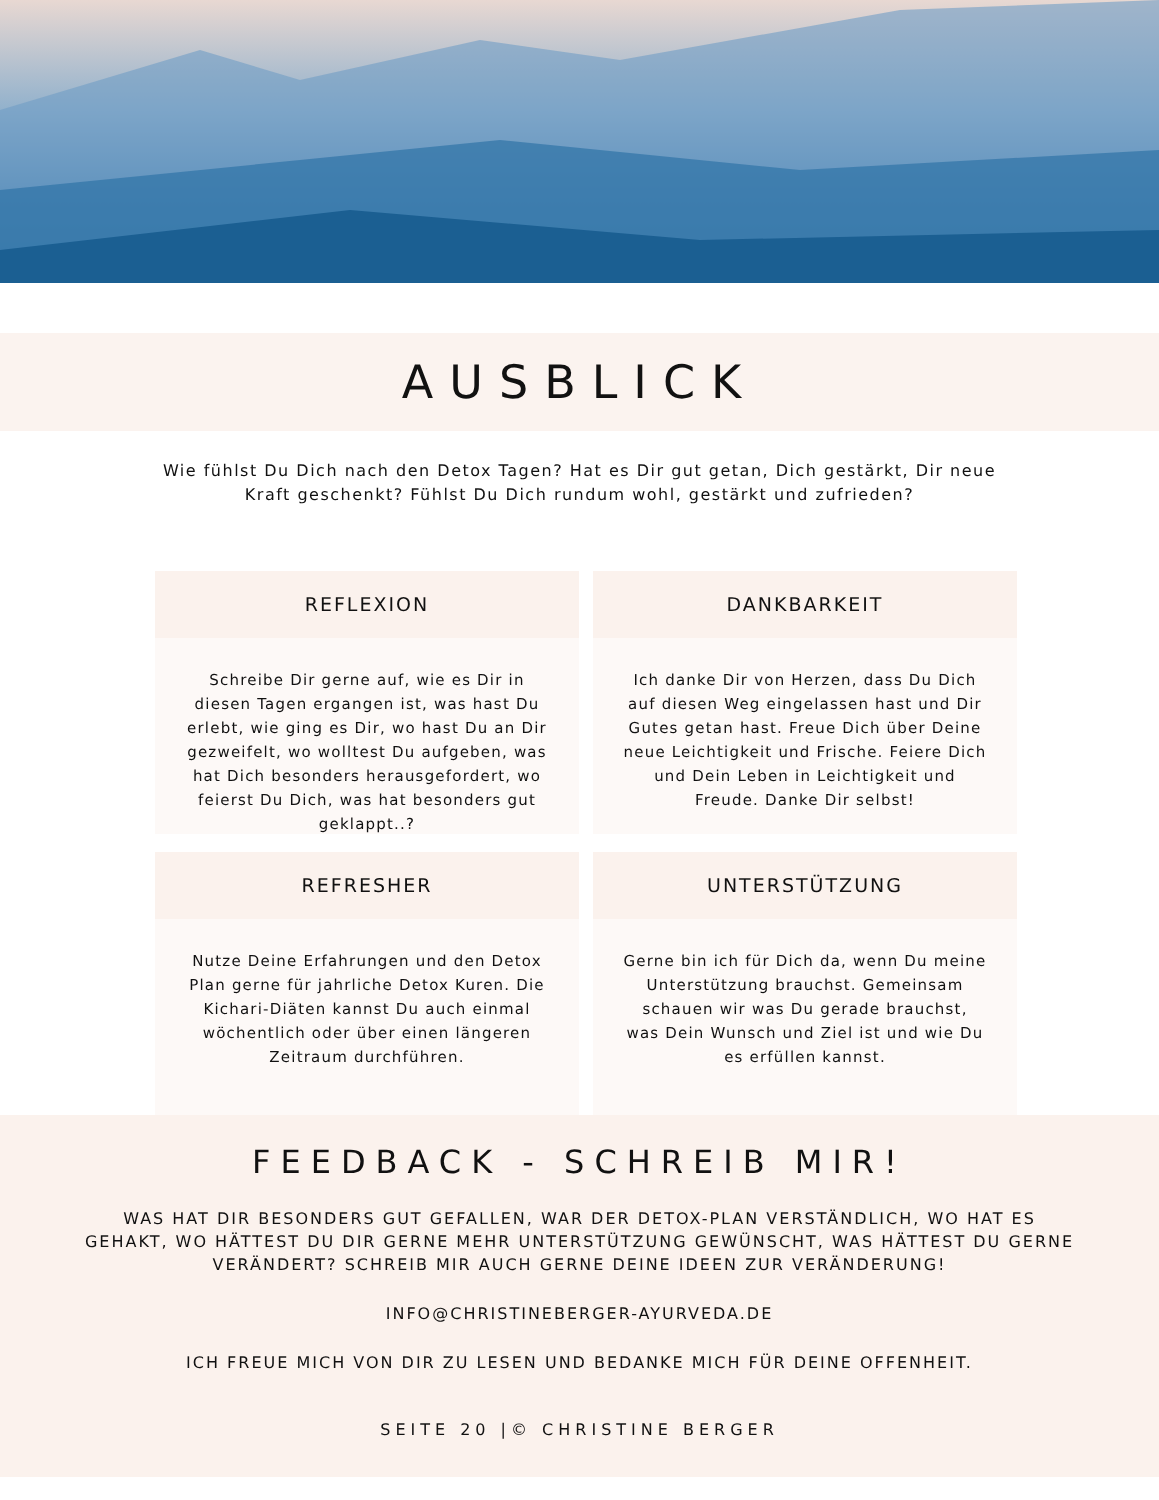AUSBLICK
Wie fühlst Du Dich nach den Detox Tagen? Hat es Dir gut getan, Dich gestärkt, Dir neue Kraft geschenkt? Fühlst Du Dich rundum wohl, gestärkt und zufrieden?
REFLEXION
Schreibe Dir gerne auf, wie es Dir in diesen Tagen ergangen ist, was hast Du erlebt, wie ging es Dir, wo hast Du an Dir gezweifelt, wo wolltest Du aufgeben, was hat Dich besonders herausgefordert, wo feierst Du Dich, was hat besonders gut geklappt..?
DANKBARKEIT
Ich danke Dir von Herzen, dass Du Dich auf diesen Weg eingelassen hast und Dir Gutes getan hast. Freue Dich über Deine neue Leichtigkeit und Frische. Feiere Dich und Dein Leben in Leichtigkeit und Freude. Danke Dir selbst!
REFRESHER
Nutze Deine Erfahrungen und den Detox Plan gerne für jahrliche Detox Kuren. Die Kichari-Diäten kannst Du auch einmal wöchentlich oder über einen längeren Zeitraum durchführen.
UNTERSTÜTZUNG
Gerne bin ich für Dich da, wenn Du meine Unterstützung brauchst. Gemeinsam schauen wir was Du gerade brauchst, was Dein Wunsch und Ziel ist und wie Du es erfüllen kannst.
FEEDBACK - SCHREIB MIR!
WAS HAT DIR BESONDERS GUT GEFALLEN, WAR DER DETOX-PLAN VERSTÄNDLICH, WO HAT ES GEHAKT, WO HÄTTEST DU DIR GERNE MEHR UNTERSTÜTZUNG GEWÜNSCHT, WAS HÄTTEST DU GERNE VERÄNDERT? SCHREIB MIR AUCH GERNE DEINE IDEEN ZUR VERÄNDERUNG!
INFO@CHRISTINEBERGER-AYURVEDA.DE
ICH FREUE MICH VON DIR ZU LESEN UND BEDANKE MICH FÜR DEINE OFFENHEIT.
SEITE 20 |© CHRISTINE BERGER